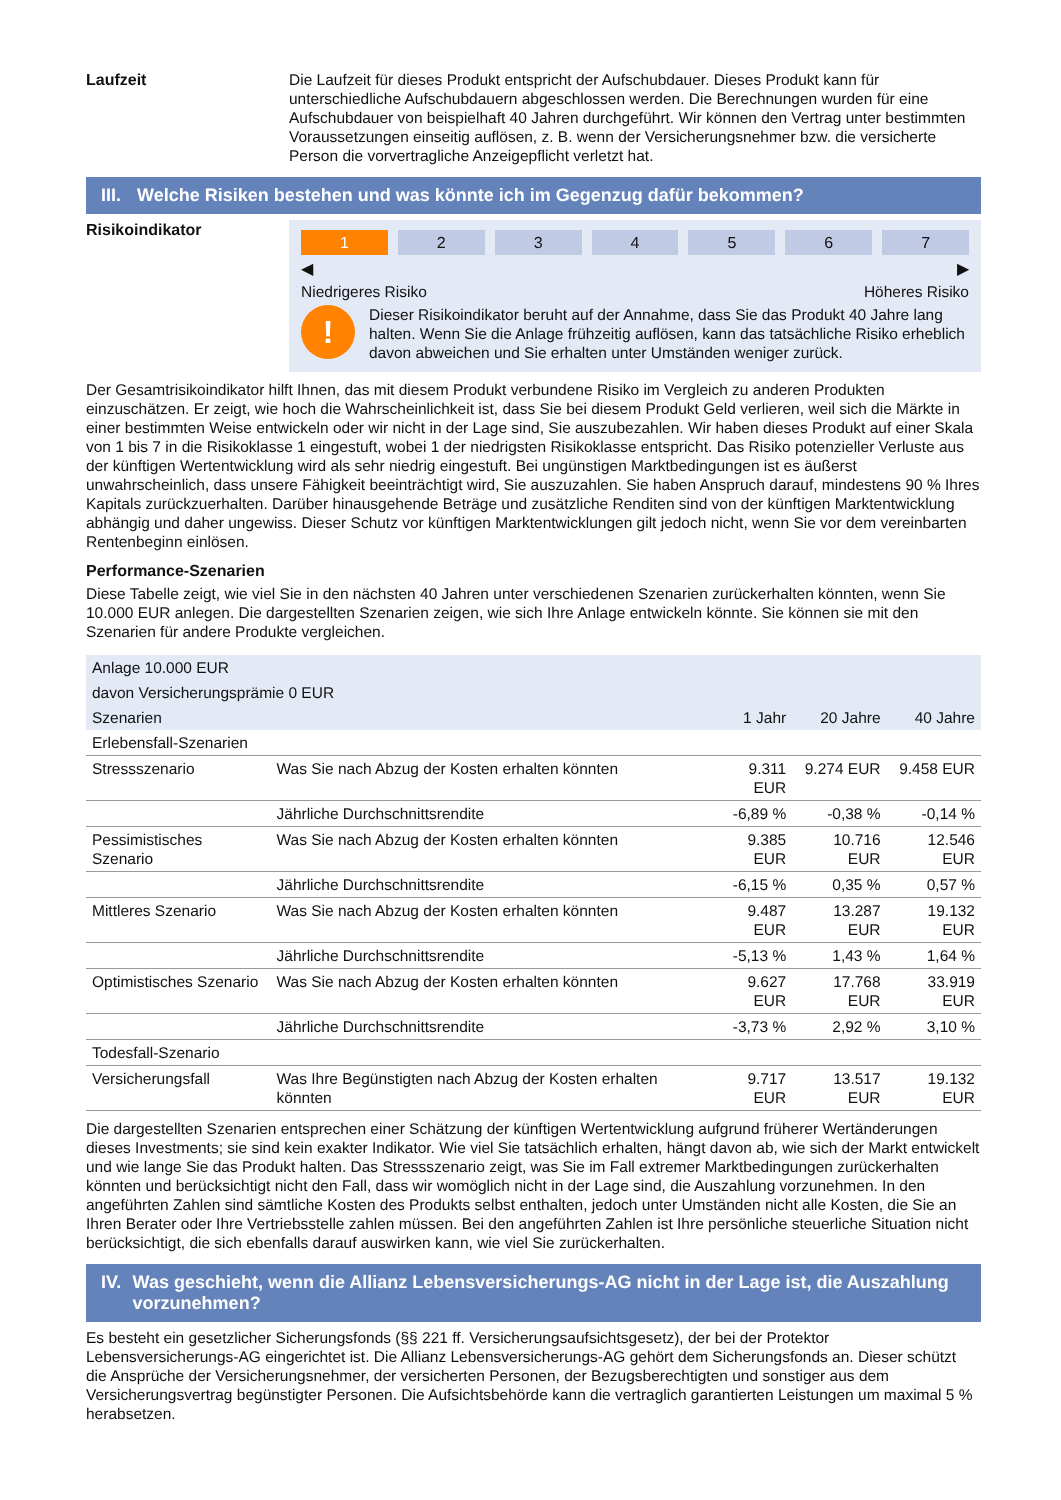Laufzeit Die Laufzeit für dieses Produkt entspricht der Aufschubdauer. Dieses Produkt kann für unterschiedliche Aufschubdauern abgeschlossen werden. Die Berechnungen wurden für eine Aufschubdauer von beispielhaft 40 Jahren durchgeführt. Wir können den Vertrag unter bestimmten Voraussetzungen einseitig auflösen, z. B. wenn der Versicherungsnehmer bzw. die versicherte Person die vorvertragliche Anzeigepflicht verletzt hat.
III.
Welche Risiken bestehen und was könnte ich im Gegenzug dafür bekommen?
Risikoindikator
1 2 3 4 5 6 7
◀ ▶
Niedrigeres Risiko Höheres Risiko
!
Dieser Risikoindikator beruht auf der Annahme, dass Sie das Produkt 40 Jahre lang halten. Wenn Sie die Anlage frühzeitig auflösen, kann das tatsächliche Risiko erheblich davon abweichen und Sie erhalten unter Umständen weniger zurück.
Der Gesamtrisikoindikator hilft Ihnen, das mit diesem Produkt verbundene Risiko im Vergleich zu anderen Produkten einzuschätzen. Er zeigt, wie hoch die Wahrscheinlichkeit ist, dass Sie bei diesem Produkt Geld verlieren, weil sich die Märkte in einer bestimmten Weise entwickeln oder wir nicht in der Lage sind, Sie auszubezahlen. Wir haben dieses Produkt auf einer Skala von 1 bis 7 in die Risikoklasse 1 eingestuft, wobei 1 der niedrigsten Risikoklasse entspricht. Das Risiko potenzieller Verluste aus der künftigen Wertentwicklung wird als sehr niedrig eingestuft. Bei ungünstigen Marktbedingungen ist es äußerst unwahrscheinlich, dass unsere Fähigkeit beeinträchtigt wird, Sie auszuzahlen. Sie haben Anspruch darauf, mindestens 90 % Ihres Kapitals zurückzuerhalten. Darüber hinausgehende Beträge und zusätzliche Renditen sind von der künftigen Marktentwicklung abhängig und daher ungewiss. Dieser Schutz vor künftigen Marktentwicklungen gilt jedoch nicht, wenn Sie vor dem vereinbarten Rentenbeginn einlösen.
Performance-Szenarien
Diese Tabelle zeigt, wie viel Sie in den nächsten 40 Jahren unter verschiedenen Szenarien zurückerhalten könnten, wenn Sie 10.000 EUR anlegen. Die dargestellten Szenarien zeigen, wie sich Ihre Anlage entwickeln könnte. Sie können sie mit den Szenarien für andere Produkte vergleichen.
| Anlage 10.000 EUR | | | | |
| --- | --- | --- | --- | --- |
| davon Versicherungsprämie 0 EUR | | | | |
| Szenarien | | 1 Jahr | 20 Jahre | 40 Jahre |
| Erlebensfall-Szenarien | | | | |
| Stressszenario | Was Sie nach Abzug der Kosten erhalten könnten | 9.311 EUR | 9.274 EUR | 9.458 EUR |
| | Jährliche Durchschnittsrendite | -6,89 % | -0,38 % | -0,14 % |
| Pessimistisches Szenario | Was Sie nach Abzug der Kosten erhalten könnten | 9.385 EUR | 10.716 EUR | 12.546 EUR |
| | Jährliche Durchschnittsrendite | -6,15 % | 0,35 % | 0,57 % |
| Mittleres Szenario | Was Sie nach Abzug der Kosten erhalten könnten | 9.487 EUR | 13.287 EUR | 19.132 EUR |
| | Jährliche Durchschnittsrendite | -5,13 % | 1,43 % | 1,64 % |
| Optimistisches Szenario | Was Sie nach Abzug der Kosten erhalten könnten | 9.627 EUR | 17.768 EUR | 33.919 EUR |
| | Jährliche Durchschnittsrendite | -3,73 % | 2,92 % | 3,10 % |
| Todesfall-Szenario | | | | |
| Versicherungsfall | Was Ihre Begünstigten nach Abzug der Kosten erhalten könnten | 9.717 EUR | 13.517 EUR | 19.132 EUR |
Die dargestellten Szenarien entsprechen einer Schätzung der künftigen Wertentwicklung aufgrund früherer Wertänderungen dieses Investments; sie sind kein exakter Indikator. Wie viel Sie tatsächlich erhalten, hängt davon ab, wie sich der Markt entwickelt und wie lange Sie das Produkt halten. Das Stressszenario zeigt, was Sie im Fall extremer Marktbedingungen zurückerhalten könnten und berücksichtigt nicht den Fall, dass wir womöglich nicht in der Lage sind, die Auszahlung vorzunehmen. In den angeführten Zahlen sind sämtliche Kosten des Produkts selbst enthalten, jedoch unter Umständen nicht alle Kosten, die Sie an Ihren Berater oder Ihre Vertriebsstelle zahlen müssen. Bei den angeführten Zahlen ist Ihre persönliche steuerliche Situation nicht berücksichtigt, die sich ebenfalls darauf auswirken kann, wie viel Sie zurückerhalten.
IV. Was geschieht, wenn die Allianz Lebensversicherungs-AG nicht in der Lage ist, die Auszahlung vorzunehmen?
Es besteht ein gesetzlicher Sicherungsfonds (§§ 221 ff. Versicherungsaufsichtsgesetz), der bei der Protektor Lebensversicherungs-AG eingerichtet ist. Die Allianz Lebensversicherungs-AG gehört dem Sicherungsfonds an. Dieser schützt die Ansprüche der Versicherungsnehmer, der versicherten Personen, der Bezugsberechtigten und sonstiger aus dem Versicherungsvertrag begünstigter Personen. Die Aufsichtsbehörde kann die vertraglich garantierten Leistungen um maximal 5 % herabsetzen.